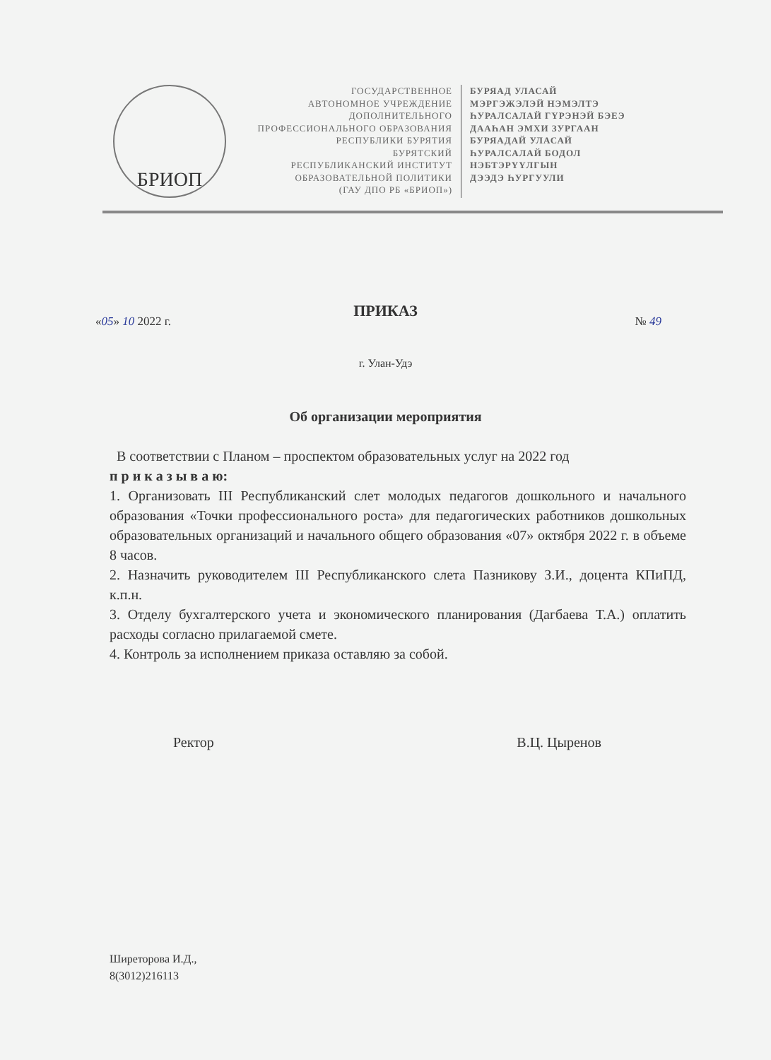БРИОП
ГОСУДАРСТВЕННОЕ
АВТОНОМНОЕ УЧРЕЖДЕНИЕ
ДОПОЛНИТЕЛЬНОГО
ПРОФЕССИОНАЛЬНОГО ОБРАЗОВАНИЯ
РЕСПУБЛИКИ БУРЯТИЯ
БУРЯТСКИЙ
РЕСПУБЛИКАНСКИЙ ИНСТИТУТ
ОБРАЗОВАТЕЛЬНОЙ ПОЛИТИКИ
(ГАУ ДПО РБ «БРИОП»)
БУРЯАД УЛАСАЙ
МЭРГЭЖЭЛЭЙ НЭМЭЛТЭ
ҺУРАЛСАЛАЙ ГҮРЭНЭЙ БЭЕЭ
ДААҺАН ЭМХИ ЗУРГААН
БУРЯАДАЙ УЛАСАЙ
ҺУРАЛСАЛАЙ БОДОЛ
НЭБТЭРҮҮЛГЫН
ДЭЭДЭ ҺУРГУУЛИ
ПРИКАЗ
«05» 10 2022 г. № 49
г. Улан-Удэ
Об организации мероприятия
В соответствии с Планом – проспектом образовательных услуг на 2022 год
п р и к а з ы в а ю:
1. Организовать III Республиканский слет молодых педагогов дошкольного и начального образования «Точки профессионального роста» для педагогических работников дошкольных образовательных организаций и начального общего образования «07» октября 2022 г. в объеме 8 часов.
2. Назначить руководителем III Республиканского слета Пазникову З.И., доцента КПиПД, к.п.н.
3. Отделу бухгалтерского учета и экономического планирования (Дагбаева Т.А.) оплатить расходы согласно прилагаемой смете.
4. Контроль за исполнением приказа оставляю за собой.
Ректор В.Ц. Цыренов
Ширеторова И.Д.,
8(3012)216113